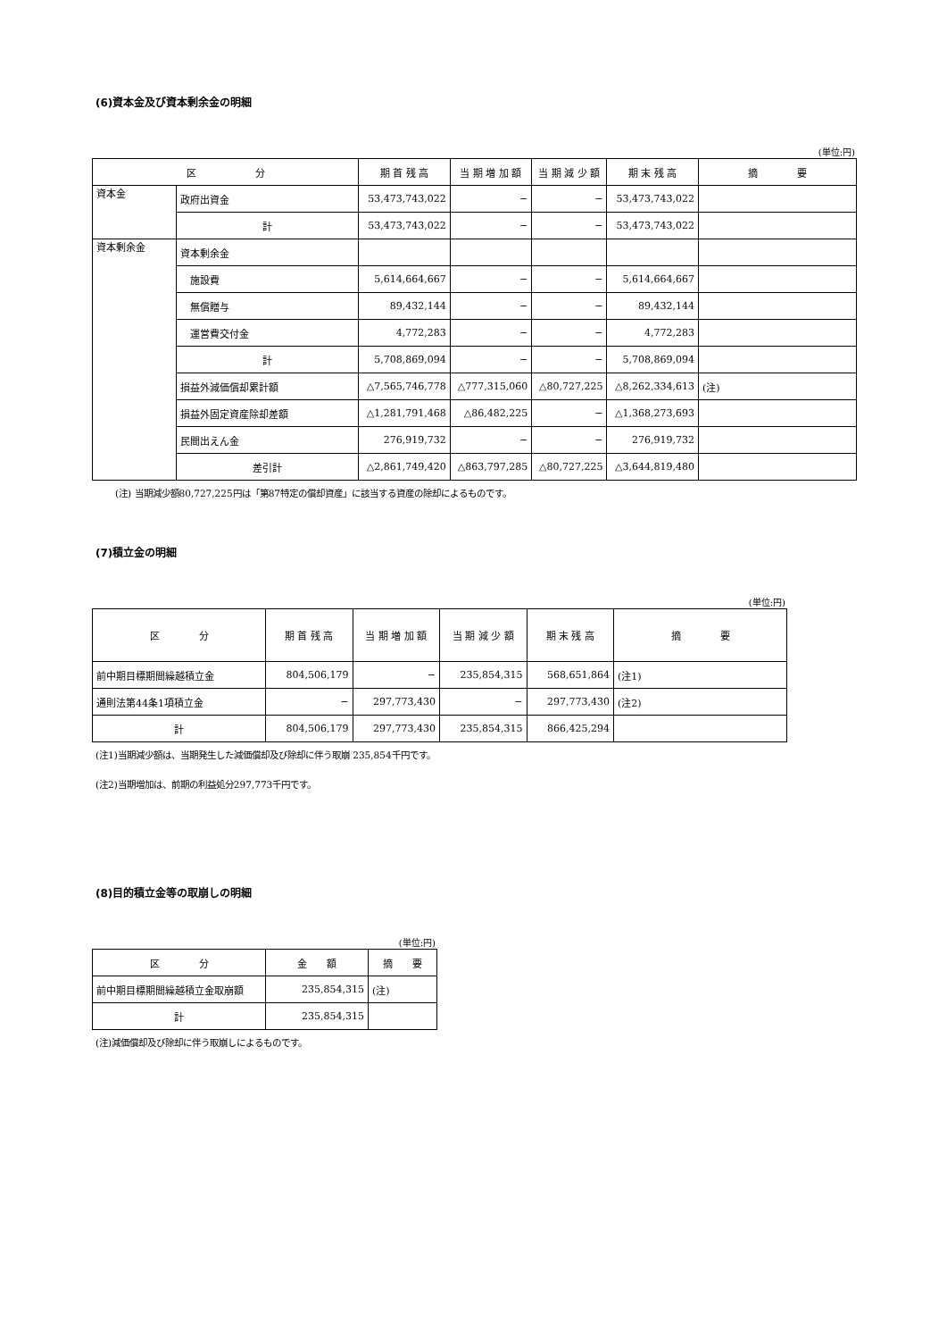(6)資本金及び資本剰余金の明細
(単位:円)
| 区 分 | | 期 首 残 高 | 当 期 増 加 額 | 当 期 減 少 額 | 期 末 残 高 | 摘 要 |
| --- | --- | --- | --- | --- | --- | --- |
| 資本金 | 政府出資金 | 53,473,743,022 | − | − | 53,473,743,022 | |
| | 計 | 53,473,743,022 | − | − | 53,473,743,022 | |
| 資本剰余金 | 資本剰余金 | | | | | |
| | 施設費 | 5,614,664,667 | − | − | 5,614,664,667 | |
| | 無償贈与 | 89,432,144 | − | − | 89,432,144 | |
| | 運営費交付金 | 4,772,283 | − | − | 4,772,283 | |
| | 計 | 5,708,869,094 | − | − | 5,708,869,094 | |
| | 損益外減価償却累計額 | △7,565,746,778 | △777,315,060 | △80,727,225 | △8,262,334,613 | (注) |
| | 損益外固定資産除却差額 | △1,281,791,468 | △86,482,225 | − | △1,368,273,693 | |
| | 民間出えん金 | 276,919,732 | − | − | 276,919,732 | |
| | 差引計 | △2,861,749,420 | △863,797,285 | △80,727,225 | △3,644,819,480 | |
(注) 当期減少額80,727,225円は「第87特定の償却資産」に該当する資産の除却によるものです。
(7)積立金の明細
(単位:円)
| 区 分 | 期 首 残 高 | 当 期 増 加 額 | 当 期 減 少 額 | 期 末 残 高 | 摘 要 |
| --- | --- | --- | --- | --- | --- |
| 前中期目標期間繰越積立金 | 804,506,179 | − | 235,854,315 | 568,651,864 | (注1) |
| 通則法第44条1項積立金 | − | 297,773,430 | − | 297,773,430 | (注2) |
| 計 | 804,506,179 | 297,773,430 | 235,854,315 | 866,425,294 | |
(注1)当期減少額は、当期発生した減価償却及び除却に伴う取崩 235,854千円です。
(注2)当期増加は、前期の利益処分297,773千円です。
(8)目的積立金等の取崩しの明細
(単位:円)
| 区 分 | 金 額 | 摘 要 |
| --- | --- | --- |
| 前中期目標期間繰越積立金取崩額 | 235,854,315 | (注) |
| 計 | 235,854,315 | |
(注)減価償却及び除却に伴う取崩しによるものです。